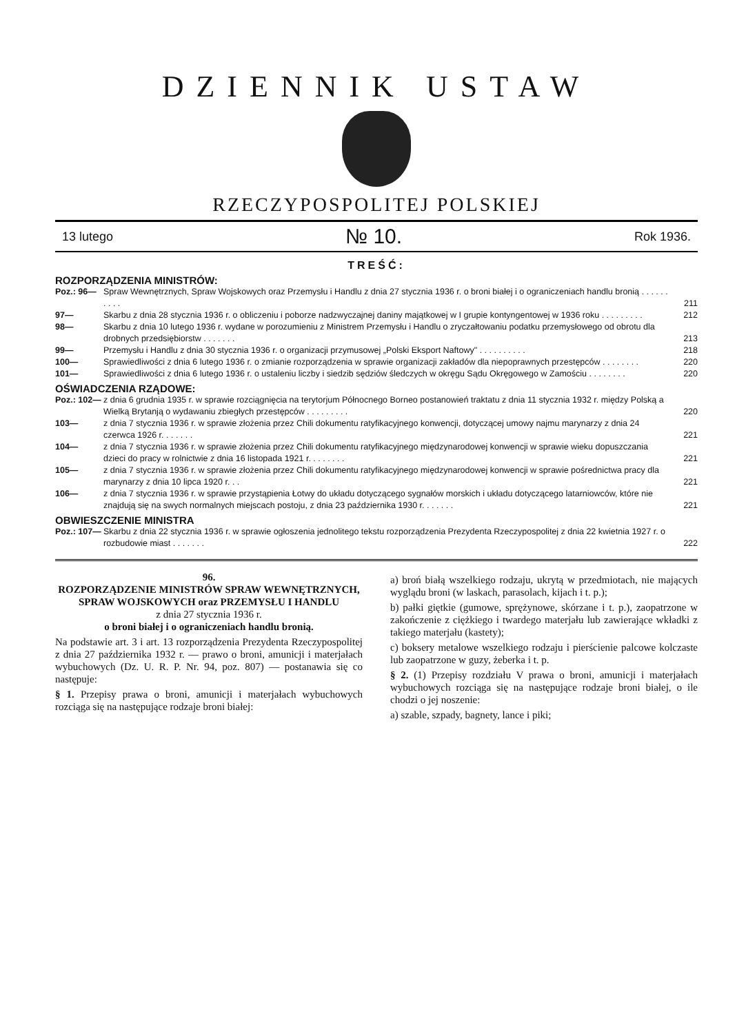DZIENNIK USTAW
RZECZYPOSPOLITEJ POLSKIEJ
13 lutego № 10. Rok 1936.
TREŚĆ:
ROZPORZĄDZENIA MINISTRÓW:
| Poz.: 96— | Spraw Wewnętrznych, Spraw Wojskowych oraz Przemysłu i Handlu z dnia 27 stycznia 1936 r. o broni białej i o ograniczeniach handlu bronią . . . . . . . . . . | 211 |
| 97— | Skarbu z dnia 28 stycznia 1936 r. o obliczeniu i poborze nadzwyczajnej daniny majątkowej w I grupie kontyngentowej w 1936 roku . . . . . . . . . | 212 |
| 98— | Skarbu z dnia 10 lutego 1936 r. wydane w porozumieniu z Ministrem Przemysłu i Handlu o zryczałtowaniu podatku przemysłowego od obrotu dla drobnych przedsiębiorstw . . . . . . . | 213 |
| 99— | Przemysłu i Handlu z dnia 30 stycznia 1936 r. o organizacji przymusowej „Polski Eksport Naftowy" . . . . . . . . . . | 218 |
| 100— | Sprawiedliwości z dnia 6 lutego 1936 r. o zmianie rozporządzenia w sprawie organizacji zakładów dla niepoprawnych przestępców . . . . . . . . | 220 |
| 101— | Sprawiedliwości z dnia 6 lutego 1936 r. o ustaleniu liczby i siedzib sędziów śledczych w okręgu Sądu Okręgowego w Zamościu . . . . . . . . | 220 |
OŚWIADCZENIA RZĄDOWE:
| Poz.: 102— | z dnia 6 grudnia 1935 r. w sprawie rozciągnięcia na terytorjum Północnego Borneo postanowień traktatu z dnia 11 stycznia 1932 r. między Polską a Wielką Brytanją o wydawaniu zbiegłych przestępców . . . . . . . . . | 220 |
| 103— | z dnia 7 stycznia 1936 r. w sprawie złożenia przez Chili dokumentu ratyfikacyjnego konwencji, dotyczącej umowy najmu marynarzy z dnia 24 czerwca 1926 r. . . . . . . | 221 |
| 104— | z dnia 7 stycznia 1936 r. w sprawie złożenia przez Chili dokumentu ratyfikacyjnego międzynarodowej konwencji w sprawie wieku dopuszczania dzieci do pracy w rolnictwie z dnia 16 listopada 1921 r. . . . . . . . | 221 |
| 105— | z dnia 7 stycznia 1936 r. w sprawie złożenia przez Chili dokumentu ratyfikacyjnego międzynarodowej konwencji w sprawie pośrednictwa pracy dla marynarzy z dnia 10 lipca 1920 r. . . | 221 |
| 106— | z dnia 7 stycznia 1936 r. w sprawie przystąpienia Łotwy do układu dotyczącego sygnałów morskich i układu dotyczącego latarniowców, które nie znajdują się na swych normalnych miejscach postoju, z dnia 23 października 1930 r. . . . . . . | 221 |
OBWIESZCZENIE MINISTRA
| Poz.: 107— | Skarbu z dnia 22 stycznia 1936 r. w sprawie ogłoszenia jednolitego tekstu rozporządzenia Prezydenta Rzeczypospolitej z dnia 22 kwietnia 1927 r. o rozbudowie miast . . . . . . . | 222 |
96.
ROZPORZĄDZENIE MINISTRÓW SPRAW WEWNĘTRZNYCH, SPRAW WOJSKOWYCH oraz PRZEMYSŁU I HANDLU
z dnia 27 stycznia 1936 r.
o broni białej i o ograniczeniach handlu bronią.
Na podstawie art. 3 i art. 13 rozporządzenia Prezydenta Rzeczypospolitej z dnia 27 października 1932 r. — prawo o broni, amunicji i materjałach wybuchowych (Dz. U. R. P. Nr. 94, poz. 807) — postanawia się co następuje:
§ 1. Przepisy prawa o broni, amunicji i materjałach wybuchowych rozciąga się na następujące rodzaje broni białej:
a) broń białą wszelkiego rodzaju, ukrytą w przedmiotach, nie mających wyglądu broni (w laskach, parasolach, kijach i t. p.);
b) pałki giętkie (gumowe, sprężynowe, skórzane i t. p.), zaopatrzone w zakończenie z ciężkiego i twardego materjału lub zawierające wkładki z takiego materjału (kastety);
c) boksery metalowe wszelkiego rodzaju i pierścienie palcowe kolczaste lub zaopatrzone w guzy, żeberka i t. p.
§ 2. (1) Przepisy rozdziału V prawa o broni, amunicji i materjałach wybuchowych rozciąga się na następujące rodzaje broni białej, o ile chodzi o jej noszenie:
a) szable, szpady, bagnety, lance i piki;